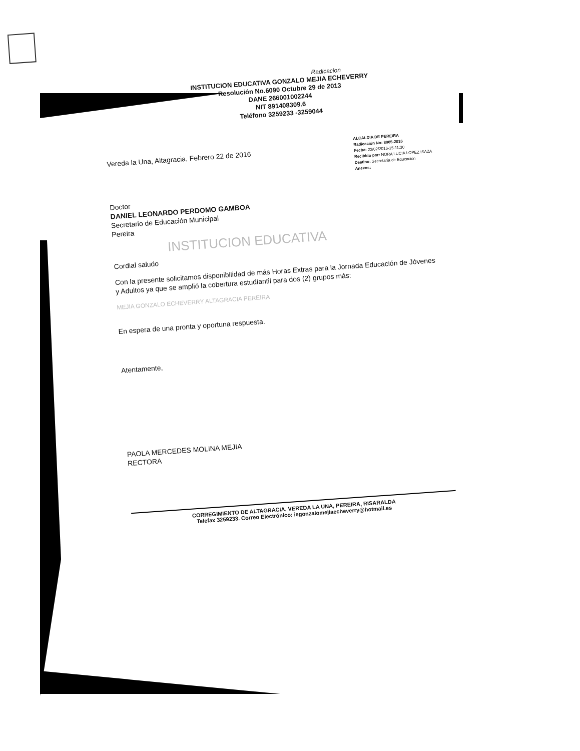Radicacion
INSTITUCION EDUCATIVA GONZALO MEJIA ECHEVERRY
Resolución No.6090 Octubre 29 de 2013
DANE 266001002244
NIT 891408309.6
Teléfono 3259233 -3259044
Vereda la Una, Altagracia, Febrero 22 de 2016
ALCALDIA DE PEREIRA
Radicación No: 8085-2016
Fecha: 22/02/2016-15:11:30
Recibido por: NORA LUCIA LOPEZ ISAZA
Destino: Secretaría de Educación
Anexos:
Doctor
DANIEL LEONARDO PERDOMO GAMBOA
Secretario de Educación Municipal
Pereira
INSTITUCION EDUCATIVA
Cordial saludo
Con la presente solicitamos disponibilidad de más Horas Extras para la Jornada Educación de Jóvenes y Adultos ya que se amplió la cobertura estudiantil para dos (2) grupos más:
MEJIA GONZALO ECHEVERRY ALTAGRACIA PEREIRA
En espera de una pronta y oportuna respuesta.
Atentamente,
PAOLA MERCEDES MOLINA MEJIA
RECTORA
CORREGIMIENTO DE ALTAGRACIA, VEREDA LA UNA, PEREIRA, RISARALDA
Telefax 3259233. Correo Electrónico: iegonzalomejiaecheverry@hotmail.es